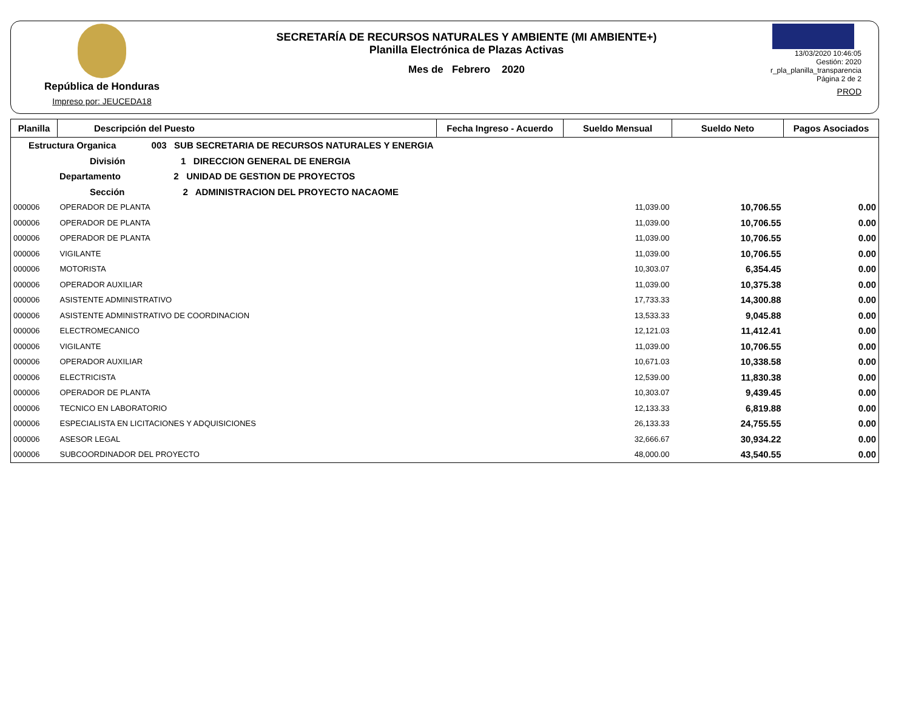República de Honduras
Impreso por: JEUCEDA18
SECRETARÍA DE RECURSOS NATURALES Y AMBIENTE (MI AMBIENTE+)
Planilla Electrónica de Plazas Activas
Mes de Febrero 2020
13/03/2020 10:46:05
Gestión: 2020
r_pla_planilla_transparencia
Página 2 de 2
PROD
| Planilla | Descripción del Puesto | Fecha Ingreso - Acuerdo | Sueldo Mensual | Sueldo Neto | Pagos Asociados |
| --- | --- | --- | --- | --- | --- |
| Estructura Organica 003 SUB SECRETARIA DE RECURSOS NATURALES Y ENERGIA | | | | | |
| División 1 DIRECCION GENERAL DE ENERGIA | | | | | |
| Departamento 2 UNIDAD DE GESTION DE PROYECTOS | | | | | |
| Sección 2 ADMINISTRACION DEL PROYECTO NACAOME | | | | | |
| 000006 | OPERADOR DE PLANTA | | 11,039.00 | 10,706.55 | 0.00 |
| 000006 | OPERADOR DE PLANTA | | 11,039.00 | 10,706.55 | 0.00 |
| 000006 | OPERADOR DE PLANTA | | 11,039.00 | 10,706.55 | 0.00 |
| 000006 | VIGILANTE | | 11,039.00 | 10,706.55 | 0.00 |
| 000006 | MOTORISTA | | 10,303.07 | 6,354.45 | 0.00 |
| 000006 | OPERADOR AUXILIAR | | 11,039.00 | 10,375.38 | 0.00 |
| 000006 | ASISTENTE ADMINISTRATIVO | | 17,733.33 | 14,300.88 | 0.00 |
| 000006 | ASISTENTE ADMINISTRATIVO DE COORDINACION | | 13,533.33 | 9,045.88 | 0.00 |
| 000006 | ELECTROMECANICO | | 12,121.03 | 11,412.41 | 0.00 |
| 000006 | VIGILANTE | | 11,039.00 | 10,706.55 | 0.00 |
| 000006 | OPERADOR AUXILIAR | | 10,671.03 | 10,338.58 | 0.00 |
| 000006 | ELECTRICISTA | | 12,539.00 | 11,830.38 | 0.00 |
| 000006 | OPERADOR DE PLANTA | | 10,303.07 | 9,439.45 | 0.00 |
| 000006 | TECNICO EN LABORATORIO | | 12,133.33 | 6,819.88 | 0.00 |
| 000006 | ESPECIALISTA EN LICITACIONES Y ADQUISICIONES | | 26,133.33 | 24,755.55 | 0.00 |
| 000006 | ASESOR LEGAL | | 32,666.67 | 30,934.22 | 0.00 |
| 000006 | SUBCOORDINADOR DEL PROYECTO | | 48,000.00 | 43,540.55 | 0.00 |